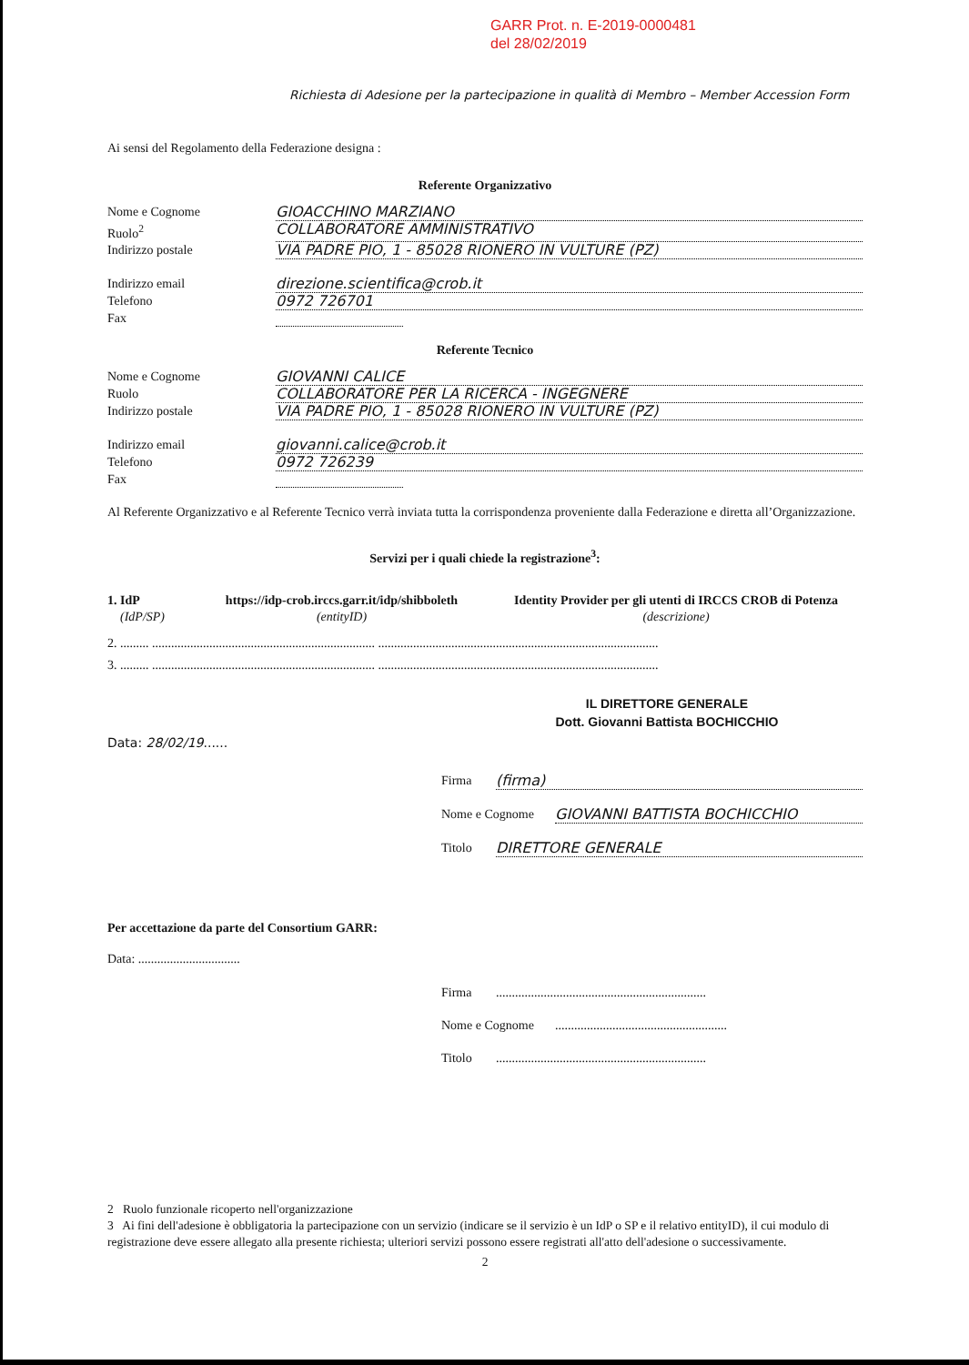GARR Prot. n. E-2019-0000481
del 28/02/2019
Richiesta di Adesione per la partecipazione in qualità di Membro – Member Accession Form
Ai sensi del Regolamento della Federazione designa :
Referente Organizzativo
Nome e Cognome GIOACCHINO MARZIANO
Ruolo<sup>2</sup> COLLABORATORE AMMINISTRATIVO
Indirizzo postale VIA PADRE PIO, 1 - 85028 RIONERO IN VULTURE (PZ)
Indirizzo email direzione.scientifica@crob.it
Telefono 0972 726701
Fax
Referente Tecnico
Nome e Cognome GIOVANNI CALICE
Ruolo COLLABORATORE PER LA RICERCA - INGEGNERE
Indirizzo postale VIA PADRE PIO, 1 - 85028 RIONERO IN VULTURE (PZ)
Indirizzo email giovanni.calice@crob.it
Telefono 0972 726239
Fax
Al Referente Organizzativo e al Referente Tecnico verrà inviata tutta la corrispondenza proveniente dalla Federazione e diretta all’Organizzazione.
Servizi per i quali chiede la registrazione<sup>3</sup>:
1. IdP
(IdP/SP) https://idp-crob.irccs.garr.it/idp/shibboleth
(entityID) Identity Provider per gli utenti di IRCCS CROB di Potenza
(descrizione)
2. ......... ...................................................................... ........................................................................................
3. ......... ...................................................................... ........................................................................................
IL DIRETTORE GENERALE
Dott. Giovanni Battista BOCHICCHIO
Data: 28/02/19......
Firma (firma)
Nome e Cognome GIOVANNI BATTISTA BOCHICCHIO
Titolo DIRETTORE GENERALE
Per accettazione da parte del Consortium GARR:
Data: ................................
Firma..................................................................
Nome e Cognome......................................................
Titolo..................................................................
2 Ruolo funzionale ricoperto nell'organizzazione
3 Ai fini dell'adesione è obbligatoria la partecipazione con un servizio (indicare se il servizio è un IdP o SP e il relativo entityID), il cui modulo di registrazione deve essere allegato alla presente richiesta; ulteriori servizi possono essere registrati all'atto dell'adesione o successivamente.
2